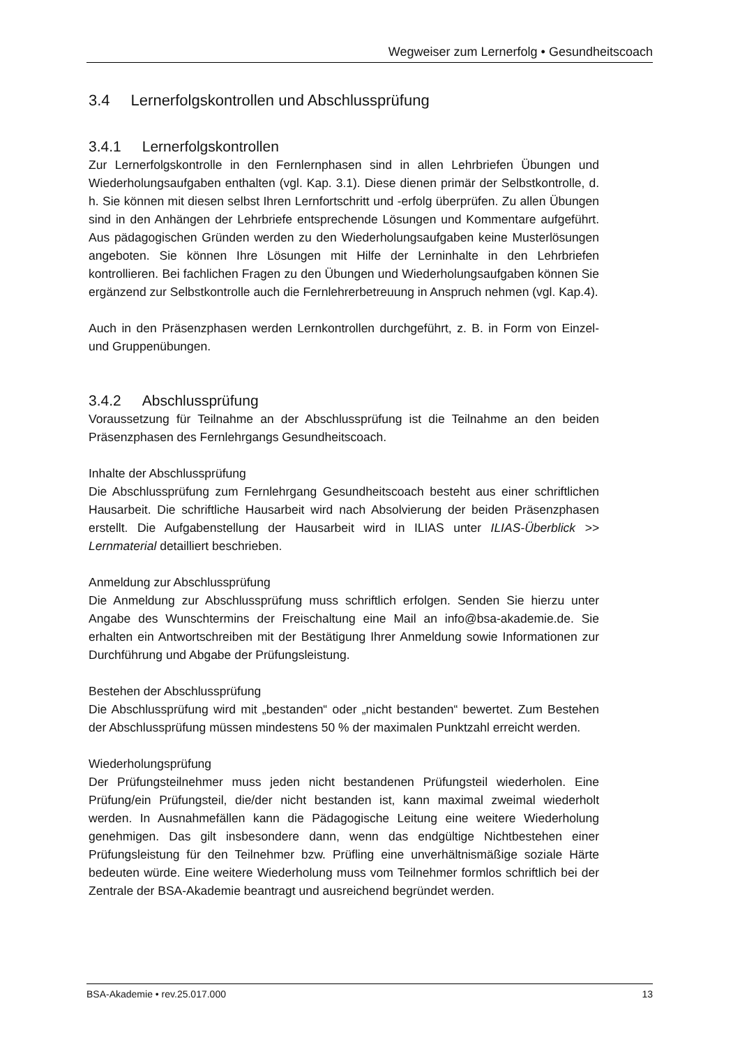Wegweiser zum Lernerfolg • Gesundheitscoach
3.4 Lernerfolgskontrollen und Abschlussprüfung
3.4.1 Lernerfolgskontrollen
Zur Lernerfolgskontrolle in den Fernlernphasen sind in allen Lehrbriefen Übungen und Wiederholungsaufgaben enthalten (vgl. Kap. 3.1). Diese dienen primär der Selbstkontrolle, d. h. Sie können mit diesen selbst Ihren Lernfortschritt und -erfolg überprüfen. Zu allen Übungen sind in den Anhängen der Lehrbriefe entsprechende Lösungen und Kommentare aufgeführt. Aus pädagogischen Gründen werden zu den Wiederholungsaufgaben keine Musterlösungen angeboten. Sie können Ihre Lösungen mit Hilfe der Lerninhalte in den Lehrbriefen kontrollieren. Bei fachlichen Fragen zu den Übungen und Wiederholungsaufgaben können Sie ergänzend zur Selbstkontrolle auch die Fernlehrerbetreuung in Anspruch nehmen (vgl. Kap.4).
Auch in den Präsenzphasen werden Lernkontrollen durchgeführt, z. B. in Form von Einzel- und Gruppenübungen.
3.4.2 Abschlussprüfung
Voraussetzung für Teilnahme an der Abschlussprüfung ist die Teilnahme an den beiden Präsenzphasen des Fernlehrgangs Gesundheitscoach.
Inhalte der Abschlussprüfung
Die Abschlussprüfung zum Fernlehrgang Gesundheitscoach besteht aus einer schriftlichen Hausarbeit. Die schriftliche Hausarbeit wird nach Absolvierung der beiden Präsenzphasen erstellt. Die Aufgabenstellung der Hausarbeit wird in ILIAS unter ILIAS-Überblick >> Lernmaterial detailliert beschrieben.
Anmeldung zur Abschlussprüfung
Die Anmeldung zur Abschlussprüfung muss schriftlich erfolgen. Senden Sie hierzu unter Angabe des Wunschtermins der Freischaltung eine Mail an info@bsa-akademie.de. Sie erhalten ein Antwortschreiben mit der Bestätigung Ihrer Anmeldung sowie Informationen zur Durchführung und Abgabe der Prüfungsleistung.
Bestehen der Abschlussprüfung
Die Abschlussprüfung wird mit „bestanden“ oder „nicht bestanden“ bewertet. Zum Bestehen der Abschlussprüfung müssen mindestens 50 % der maximalen Punktzahl erreicht werden.
Wiederholungsprüfung
Der Prüfungsteilnehmer muss jeden nicht bestandenen Prüfungsteil wiederholen. Eine Prüfung/ein Prüfungsteil, die/der nicht bestanden ist, kann maximal zweimal wiederholt werden. In Ausnahmefällen kann die Pädagogische Leitung eine weitere Wiederholung genehmigen. Das gilt insbesondere dann, wenn das endgültige Nichtbestehen einer Prüfungsleistung für den Teilnehmer bzw. Prüfling eine unverhältnismäßige soziale Härte bedeuten würde. Eine weitere Wiederholung muss vom Teilnehmer formlos schriftlich bei der Zentrale der BSA-Akademie beantragt und ausreichend begründet werden.
BSA-Akademie • rev.25.017.000 13